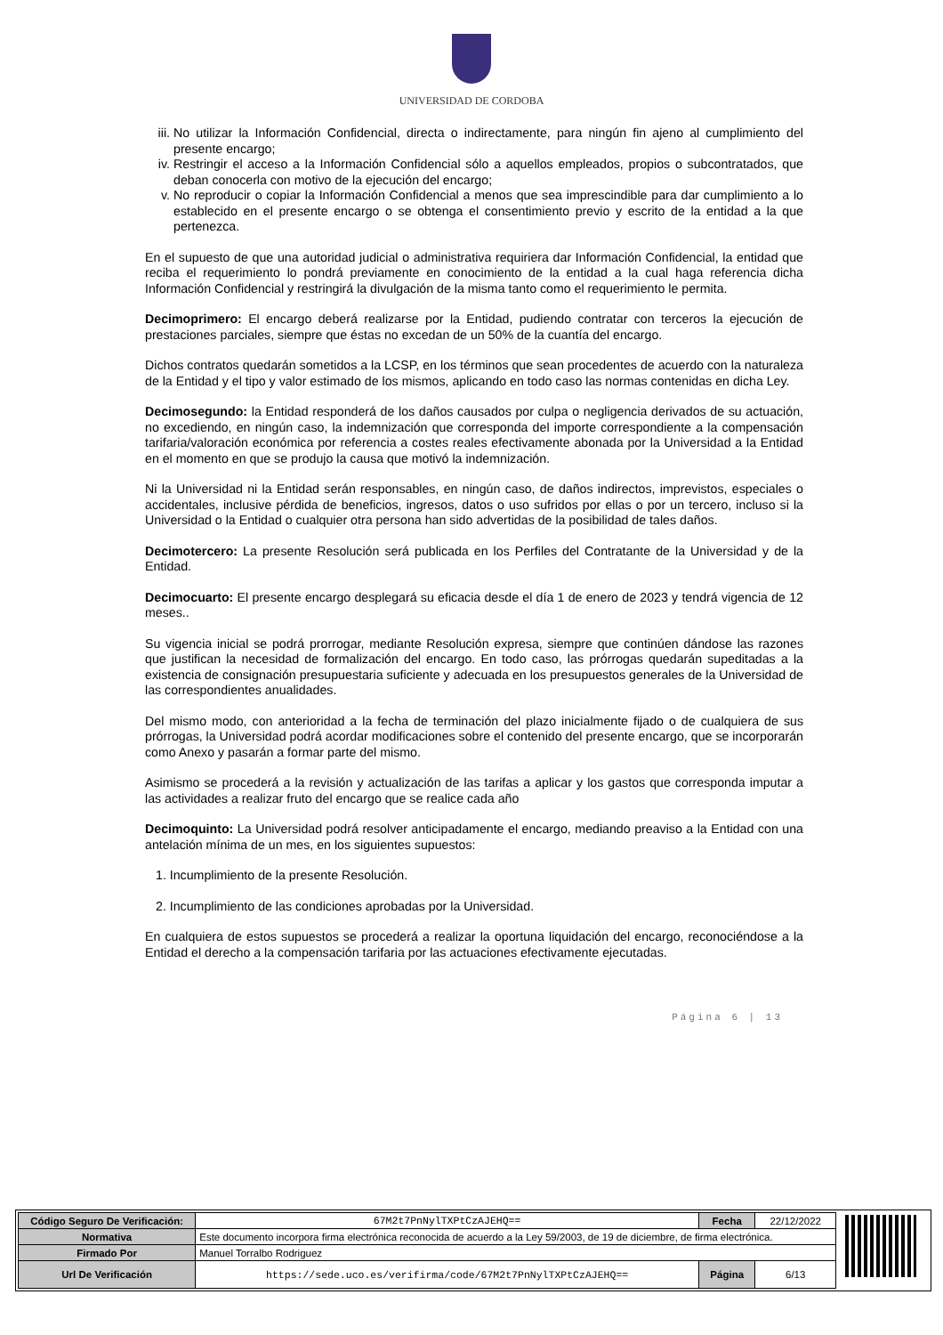UNIVERSIDAD DE CORDOBA
iii. No utilizar la Información Confidencial, directa o indirectamente, para ningún fin ajeno al cumplimiento del presente encargo;
iv. Restringir el acceso a la Información Confidencial sólo a aquellos empleados, propios o subcontratados, que deban conocerla con motivo de la ejecución del encargo;
v. No reproducir o copiar la Información Confidencial a menos que sea imprescindible para dar cumplimiento a lo establecido en el presente encargo o se obtenga el consentimiento previo y escrito de la entidad a la que pertenezca.
En el supuesto de que una autoridad judicial o administrativa requiriera dar Información Confidencial, la entidad que reciba el requerimiento lo pondrá previamente en conocimiento de la entidad a la cual haga referencia dicha Información Confidencial y restringirá la divulgación de la misma tanto como el requerimiento le permita.
Decimoprimero: El encargo deberá realizarse por la Entidad, pudiendo contratar con terceros la ejecución de prestaciones parciales, siempre que éstas no excedan de un 50% de la cuantía del encargo.
Dichos contratos quedarán sometidos a la LCSP, en los términos que sean procedentes de acuerdo con la naturaleza de la Entidad y el tipo y valor estimado de los mismos, aplicando en todo caso las normas contenidas en dicha Ley.
Decimosegundo: la Entidad responderá de los daños causados por culpa o negligencia derivados de su actuación, no excediendo, en ningún caso, la indemnización que corresponda del importe correspondiente a la compensación tarifaria/valoración económica por referencia a costes reales efectivamente abonada por la Universidad a la Entidad en el momento en que se produjo la causa que motivó la indemnización.
Ni la Universidad ni la Entidad serán responsables, en ningún caso, de daños indirectos, imprevistos, especiales o accidentales, inclusive pérdida de beneficios, ingresos, datos o uso sufridos por ellas o por un tercero, incluso si la Universidad o la Entidad o cualquier otra persona han sido advertidas de la posibilidad de tales daños.
Decimotercero: La presente Resolución será publicada en los Perfiles del Contratante de la Universidad y de la Entidad.
Decimocuarto: El presente encargo desplegará su eficacia desde el día 1 de enero de 2023 y tendrá vigencia de 12 meses..
Su vigencia inicial se podrá prorrogar, mediante Resolución expresa, siempre que continúen dándose las razones que justifican la necesidad de formalización del encargo. En todo caso, las prórrogas quedarán supeditadas a la existencia de consignación presupuestaria suficiente y adecuada en los presupuestos generales de la Universidad de las correspondientes anualidades.
Del mismo modo, con anterioridad a la fecha de terminación del plazo inicialmente fijado o de cualquiera de sus prórrogas, la Universidad podrá acordar modificaciones sobre el contenido del presente encargo, que se incorporarán como Anexo y pasarán a formar parte del mismo.
Asimismo se procederá a la revisión y actualización de las tarifas a aplicar y los gastos que corresponda imputar a las actividades a realizar fruto del encargo que se realice cada año
Decimoquinto: La Universidad podrá resolver anticipadamente el encargo, mediando preaviso a la Entidad con una antelación mínima de un mes, en los siguientes supuestos:
1. Incumplimiento de la presente Resolución.
2. Incumplimiento de las condiciones aprobadas por la Universidad.
En cualquiera de estos supuestos se procederá a realizar la oportuna liquidación del encargo, reconociéndose a la Entidad el derecho a la compensación tarifaria por las actuaciones efectivamente ejecutadas.
Página 6 | 13
| Código Seguro De Verificación: | 67M2t7PnNylTXPtCzAJEHQ== | Fecha | 22/12/2022 |
| Normativa | Este documento incorpora firma electrónica reconocida de acuerdo a la Ley 59/2003, de 19 de diciembre, de firma electrónica. | | |
| Firmado Por | Manuel Torralbo Rodriguez | | |
| Url De Verificación | https://sede.uco.es/verifirma/code/67M2t7PnNylTXPtCzAJEHQ== | Página | 6/13 |